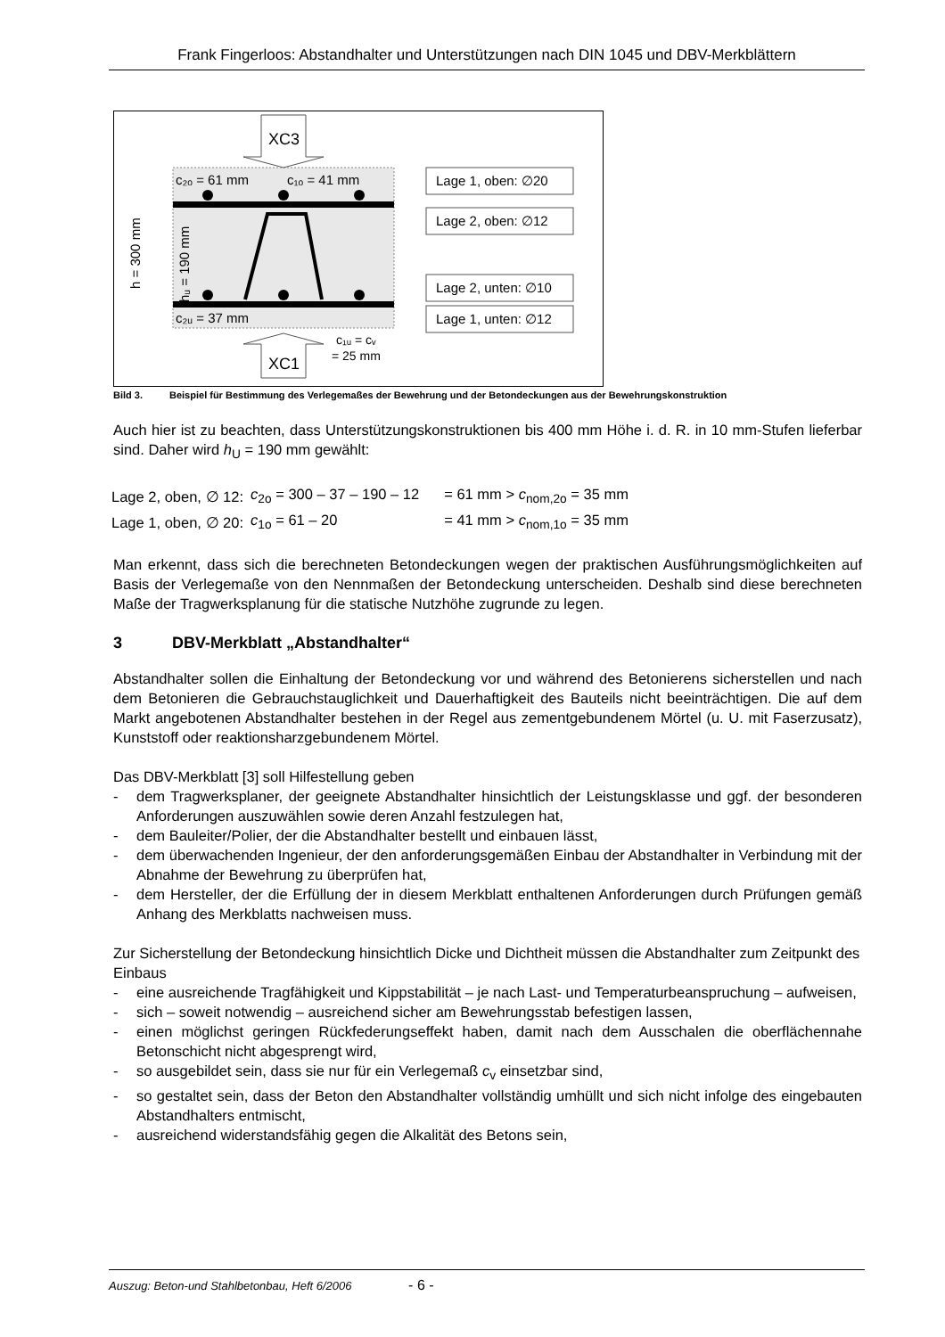Frank Fingerloos: Abstandhalter und Unterstützungen nach DIN 1045 und DBV-Merkblättern
XC3
XC1
c₂ₒ = 61 mm
c₁ₒ = 41 mm
c₂ᵤ = 37 mm
c₁ᵤ = cᵥ
= 25 mm
h = 300 mm
hᵤ = 190 mm
Lage 1, oben: ∅20
Lage 2, oben: ∅12
Lage 2, unten: ∅10
Lage 1, unten: ∅12
Bild 3. Beispiel für Bestimmung des Verlegemaßes der Bewehrung und der Betondeckungen aus der Bewehrungskonstruktion
Auch hier ist zu beachten, dass Unterstützungskonstruktionen bis 400 mm Höhe i. d. R. in 10 mm-Stufen lieferbar sind. Daher wird h<sub>U</sub> = 190 mm gewählt:
| Lage 2, oben, ∅ 12: | c<sub>2o</sub> = 300 – 37 – 190 – 12 | = 61 mm > c<sub>nom,2o</sub> = 35 mm |
| Lage 1, oben, ∅ 20: | c<sub>1o</sub> = 61 – 20 | = 41 mm > c<sub>nom,1o</sub> = 35 mm |
Man erkennt, dass sich die berechneten Betondeckungen wegen der praktischen Ausführungsmöglichkeiten auf Basis der Verlegemaße von den Nennmaßen der Betondeckung unterscheiden. Deshalb sind diese berechneten Maße der Tragwerksplanung für die statische Nutzhöhe zugrunde zu legen.
3 DBV-Merkblatt „Abstandhalter“
Abstandhalter sollen die Einhaltung der Betondeckung vor und während des Betonierens sicherstellen und nach dem Betonieren die Gebrauchstauglichkeit und Dauerhaftigkeit des Bauteils nicht beeinträchtigen. Die auf dem Markt angebotenen Abstandhalter bestehen in der Regel aus zementgebundenem Mörtel (u. U. mit Faserzusatz), Kunststoff oder reaktionsharzgebundenem Mörtel.
Das DBV-Merkblatt [3] soll Hilfestellung geben
- dem Tragwerksplaner, der geeignete Abstandhalter hinsichtlich der Leistungsklasse und ggf. der besonderen Anforderungen auszuwählen sowie deren Anzahl festzulegen hat,
- dem Bauleiter/Polier, der die Abstandhalter bestellt und einbauen lässt,
- dem überwachenden Ingenieur, der den anforderungsgemäßen Einbau der Abstandhalter in Verbindung mit der Abnahme der Bewehrung zu überprüfen hat,
- dem Hersteller, der die Erfüllung der in diesem Merkblatt enthaltenen Anforderungen durch Prüfungen gemäß Anhang des Merkblatts nachweisen muss.
Zur Sicherstellung der Betondeckung hinsichtlich Dicke und Dichtheit müssen die Abstandhalter zum Zeitpunkt des Einbaus
- eine ausreichende Tragfähigkeit und Kippstabilität – je nach Last- und Temperaturbeanspruchung – aufweisen,
- sich – soweit notwendig – ausreichend sicher am Bewehrungsstab befestigen lassen,
- einen möglichst geringen Rückfederungseffekt haben, damit nach dem Ausschalen die oberflächennahe Betonschicht nicht abgesprengt wird,
- so ausgebildet sein, dass sie nur für ein Verlegemaß c<sub>v</sub> einsetzbar sind,
- so gestaltet sein, dass der Beton den Abstandhalter vollständig umhüllt und sich nicht infolge des eingebauten Abstandhalters entmischt,
- ausreichend widerstandsfähig gegen die Alkalität des Betons sein,
Auszug: Beton-und Stahlbetonbau, Heft 6/2006 - 6 -